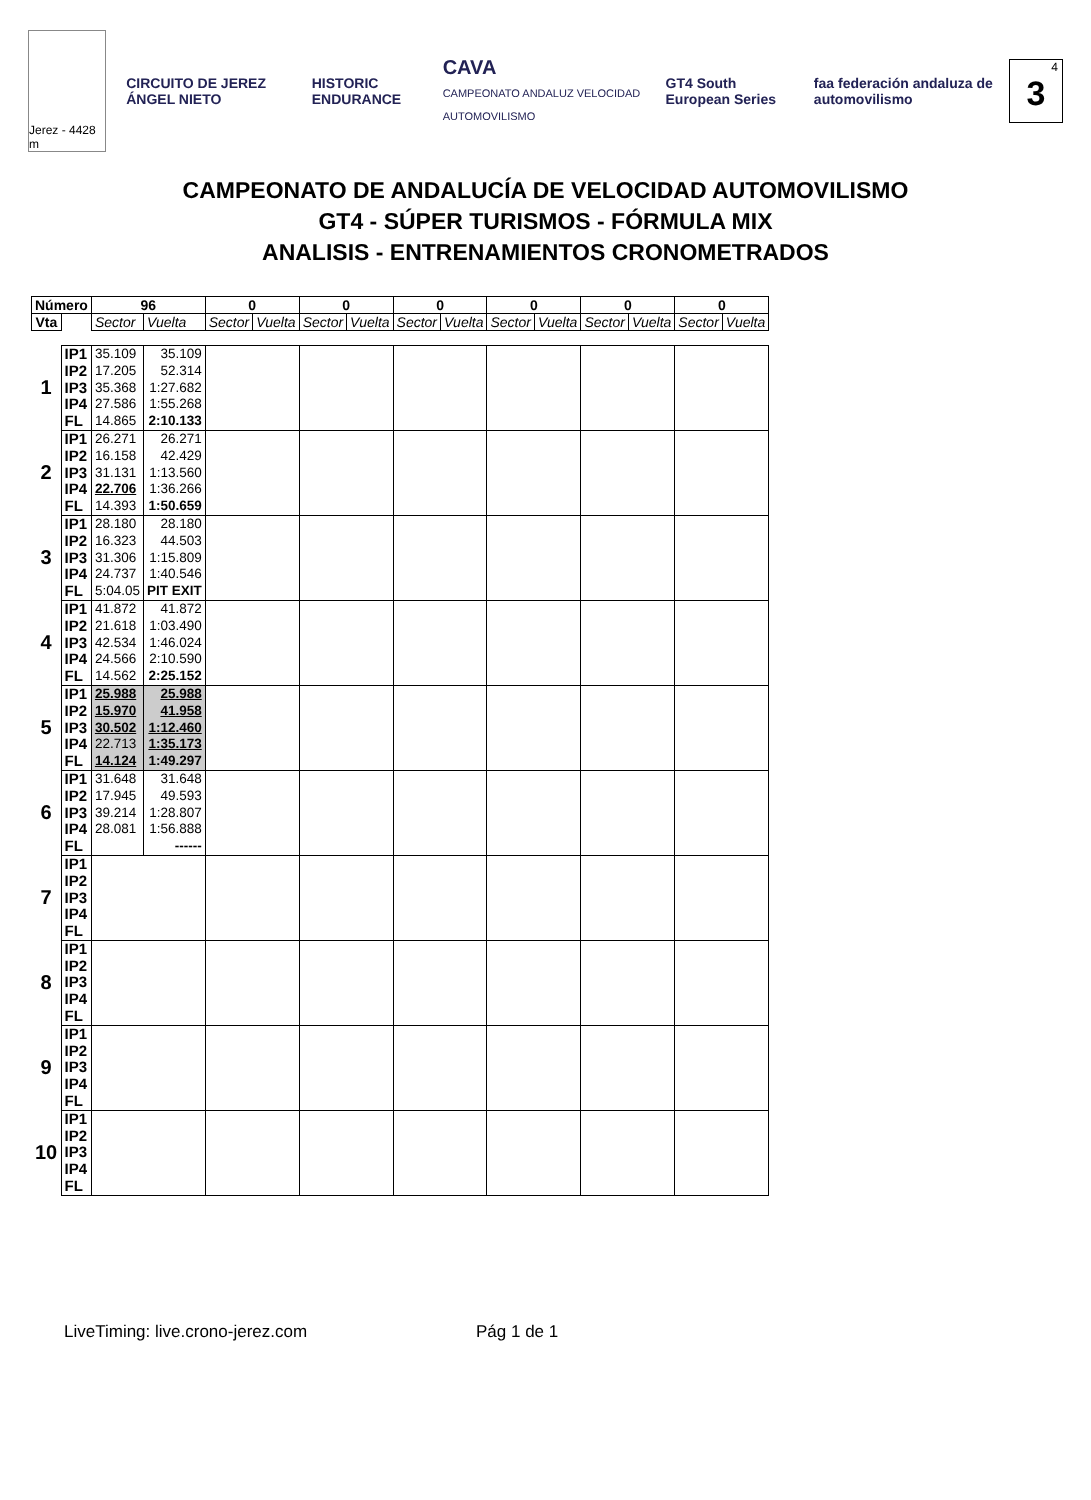Jerez - 4428 m
CIRCUITO DE JEREZ ÁNGEL NIETO HISTORIC ENDURANCE
CAVA
CAMPEONATO ANDALUZ VELOCIDAD AUTOMOVILISMO
GT4 South European Series
faa federación andaluza de automovilismo
4
3
CAMPEONATO DE ANDALUCÍA DE VELOCIDAD AUTOMOVILISMO
GT4 - SÚPER TURISMOS - FÓRMULA MIX
ANALISIS - ENTRENAMIENTOS CRONOMETRADOS
| Número | | 96 | | 0 | | 0 | | 0 | | 0 | | 0 | | 0 | |
| --- | --- | --- | --- | --- | --- | --- | --- | --- | --- | --- | --- | --- | --- | --- | --- |
| Vta | | Sector | Vuelta | Sector | Vuelta | Sector | Vuelta | Sector | Vuelta | Sector | Vuelta | Sector | Vuelta | Sector | Vuelta |
| 1 | IP1 IP2 IP3 IP4 FL | 35.109 17.205 35.368 27.586 14.865 | 35.109 52.314 1:27.682 1:55.268 2:10.133 | | | | | | | | | | | | |
| 2 | IP1 IP2 IP3 IP4 FL | 26.271 16.158 31.131 22.706 14.393 | 26.271 42.429 1:13.560 1:36.266 1:50.659 | | | | | | | | | | | | |
| 3 | IP1 IP2 IP3 IP4 FL | 28.180 16.323 31.306 24.737 5:04.05 | 28.180 44.503 1:15.809 1:40.546 PIT EXIT | | | | | | | | | | | | |
| 4 | IP1 IP2 IP3 IP4 FL | 41.872 21.618 42.534 24.566 14.562 | 41.872 1:03.490 1:46.024 2:10.590 2:25.152 | | | | | | | | | | | | |
| 5 | IP1 IP2 IP3 IP4 FL | 25.988 15.970 30.502 22.713 14.124 | 25.988 41.958 1:12.460 1:35.173 1:49.297 | | | | | | | | | | | | |
| 6 | IP1 IP2 IP3 IP4 FL | 31.648 17.945 39.214 28.081 | 31.648 49.593 1:28.807 1:56.888 ------ | | | | | | | | | | | | |
| 7 | IP1 IP2 IP3 IP4 FL | | | | | | | | | | | | | | |
| 8 | IP1 IP2 IP3 IP4 FL | | | | | | | | | | | | | | |
| 9 | IP1 IP2 IP3 IP4 FL | | | | | | | | | | | | | | |
| 10 | IP1 IP2 IP3 IP4 FL | | | | | | | | | | | | | | |
Pág 1 de 1
LiveTiming: live.crono-jerez.com